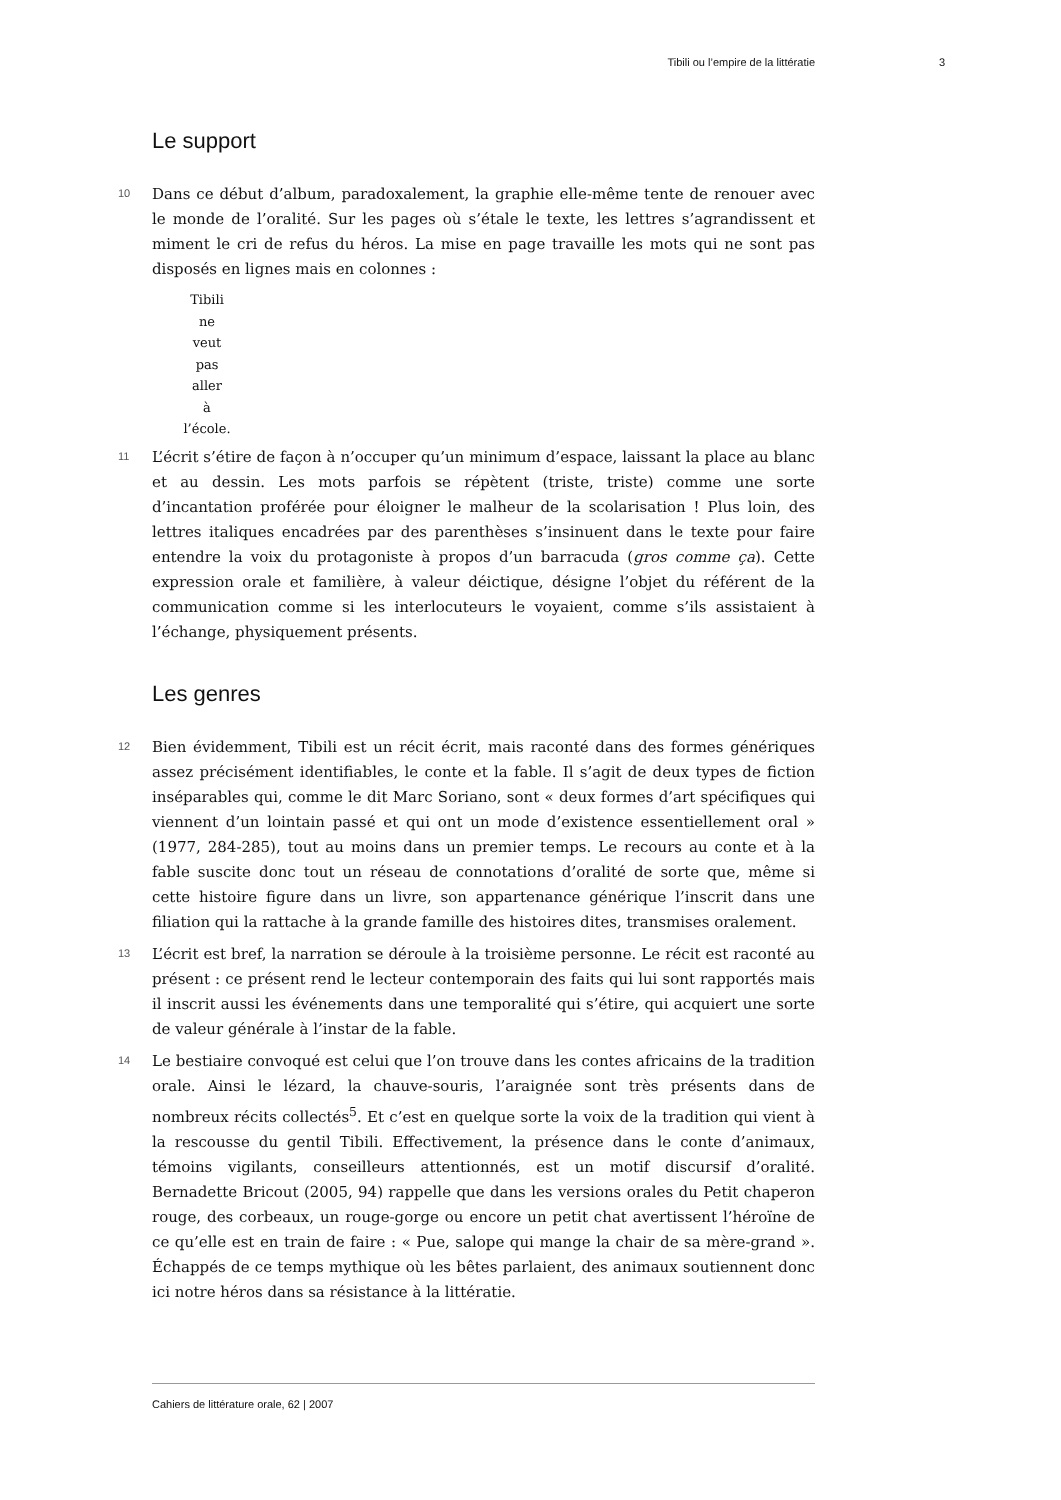Tibili ou l’empire de la littératie 3
Le support
10 Dans ce début d’album, paradoxalement, la graphie elle-même tente de renouer avec le monde de l’oralité. Sur les pages où s’étale le texte, les lettres s’agrandissent et miment le cri de refus du héros. La mise en page travaille les mots qui ne sont pas disposés en lignes mais en colonnes :
Tibili
ne
veut
pas
aller
à
l’école.
11 L’écrit s’étire de façon à n’occuper qu’un minimum d’espace, laissant la place au blanc et au dessin. Les mots parfois se répètent (triste, triste) comme une sorte d’incantation proférée pour éloigner le malheur de la scolarisation ! Plus loin, des lettres italiques encadrées par des parenthèses s’insinuent dans le texte pour faire entendre la voix du protagoniste à propos d’un barracuda (gros comme ça). Cette expression orale et familière, à valeur déictique, désigne l’objet du référent de la communication comme si les interlocuteurs le voyaient, comme s’ils assistaient à l’échange, physiquement présents.
Les genres
12 Bien évidemment, Tibili est un récit écrit, mais raconté dans des formes génériques assez précisément identifiables, le conte et la fable. Il s’agit de deux types de fiction inséparables qui, comme le dit Marc Soriano, sont « deux formes d’art spécifiques qui viennent d’un lointain passé et qui ont un mode d’existence essentiellement oral » (1977, 284-285), tout au moins dans un premier temps. Le recours au conte et à la fable suscite donc tout un réseau de connotations d’oralité de sorte que, même si cette histoire figure dans un livre, son appartenance générique l’inscrit dans une filiation qui la rattache à la grande famille des histoires dites, transmises oralement.
13 L’écrit est bref, la narration se déroule à la troisième personne. Le récit est raconté au présent : ce présent rend le lecteur contemporain des faits qui lui sont rapportés mais il inscrit aussi les événements dans une temporalité qui s’étire, qui acquiert une sorte de valeur générale à l’instar de la fable.
14 Le bestiaire convoqué est celui que l’on trouve dans les contes africains de la tradition orale. Ainsi le lézard, la chauve-souris, l’araignée sont très présents dans de nombreux récits collectés<sup>5</sup>. Et c’est en quelque sorte la voix de la tradition qui vient à la rescousse du gentil Tibili. Effectivement, la présence dans le conte d’animaux, témoins vigilants, conseilleurs attentionnés, est un motif discursif d’oralité. Bernadette Bricout (2005, 94) rappelle que dans les versions orales du Petit chaperon rouge, des corbeaux, un rouge-gorge ou encore un petit chat avertissent l’héroïne de ce qu’elle est en train de faire : « Pue, salope qui mange la chair de sa mère-grand ». Échappés de ce temps mythique où les bêtes parlaient, des animaux soutiennent donc ici notre héros dans sa résistance à la littératie.
Cahiers de littérature orale, 62 | 2007